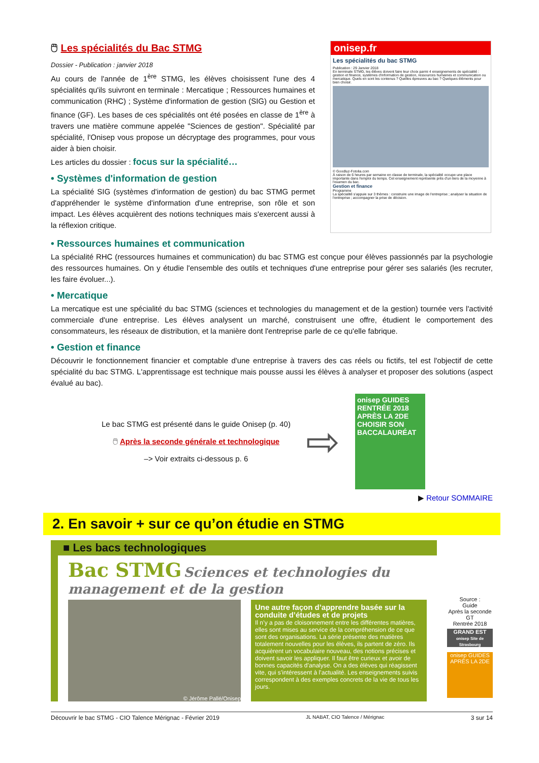🖱 Les spécialités du Bac STMG
Dossier - Publication : janvier 2018
Au cours de l'année de 1<sup>ère</sup> STMG, les élèves choisissent l'une des 4 spécialités qu'ils suivront en terminale : Mercatique ; Ressources humaines et communication (RHC) ; Système d'information de gestion (SIG) ou Gestion et finance (GF). Les bases de ces spécialités ont été posées en classe de 1<sup>ère</sup> à travers une matière commune appelée "Sciences de gestion". Spécialité par spécialité, l'Onisep vous propose un décryptage des programmes, pour vous aider à bien choisir.
Les articles du dossier : focus sur la spécialité…
• Systèmes d'information de gestion
La spécialité SIG (systèmes d'information de gestion) du bac STMG permet d'appréhender le système d'information d'une entreprise, son rôle et son impact. Les élèves acquièrent des notions techniques mais s'exercent aussi à la réflexion critique.
onisep.fr
Les spécialités du bac STMG
Publication : 29 Janvier 2018
En terminale STMG, les élèves doivent faire leur choix parmi 4 enseignements de spécialité : gestion et finance, systèmes d'information de gestion, ressources humaines et communication ou mercatique. Quels en sont les contenus ? Quelles épreuves au bac ? Quelques éléments pour bien choisir.
© Goodluz-Fotolia.com
À raison de 6 heures par semaine en classe de terminale, la spécialité occupe une place importante dans l'emploi du temps. Cet enseignement représente près d'un tiers de la moyenne à l'examen du bac.
Gestion et finance
Programme
La spécialité s'appuie sur 3 thèmes : construire une image de l'entreprise ; analyser la situation de l'entreprise ; accompagner la prise de décision.
• Ressources humaines et communication
La spécialité RHC (ressources humaines et communication) du bac STMG est conçue pour élèves passionnés par la psychologie des ressources humaines. On y étudie l'ensemble des outils et techniques d'une entreprise pour gérer ses salariés (les recruter, les faire évoluer...).
• Mercatique
La mercatique est une spécialité du bac STMG (sciences et technologies du management et de la gestion) tournée vers l'activité commerciale d'une entreprise. Les élèves analysent un marché, construisent une offre, étudient le comportement des consommateurs, les réseaux de distribution, et la manière dont l'entreprise parle de ce qu'elle fabrique.
• Gestion et finance
Découvrir le fonctionnement financier et comptable d'une entreprise à travers des cas réels ou fictifs, tel est l'objectif de cette spécialité du bac STMG. L'apprentissage est technique mais pousse aussi les élèves à analyser et proposer des solutions (aspect évalué au bac).
Le bac STMG est présenté dans le guide Onisep (p. 40)
🖱 Après la seconde générale et technologique
–> Voir extraits ci-dessous p. 6
⇨
onisep GUIDES RENTRÉE 2018
APRÈS LA 2DE
CHOISIR SON BACCALAURÉAT
▶ Retour SOMMAIRE
2. En savoir + sur ce qu’on étudie en STMG
■ Les bacs technologiques
Bac STMG Sciences et technologies du management et de la gestion
© Jérôme Pallé/Onisep
Une autre façon d’apprendre basée sur la conduite d’études et de projets
Il n’y a pas de cloisonnement entre les différentes matières, elles sont mises au service de la compréhension de ce que sont des organisations. La série présente des matières totalement nouvelles pour les élèves, ils partent de zéro. Ils acquièrent un vocabulaire nouveau, des notions précises et doivent savoir les appliquer. Il faut être curieux et avoir de bonnes capacités d’analyse. On a des élèves qui réagissent vite, qui s’intéressent à l’actualité. Les enseignements suivis correspondent à des exemples concrets de la vie de tous les jours.
Source :
Guide
Après la seconde GT
Rentrée 2018
GRAND EST
onisep Site de Strasbourg
onisep GUIDES
APRÈS LA 2DE
Découvrir le bac STMG - CIO Talence Mérignac - Février 2019 JL NABAT, CIO Talence / Mérignac 3 sur 14